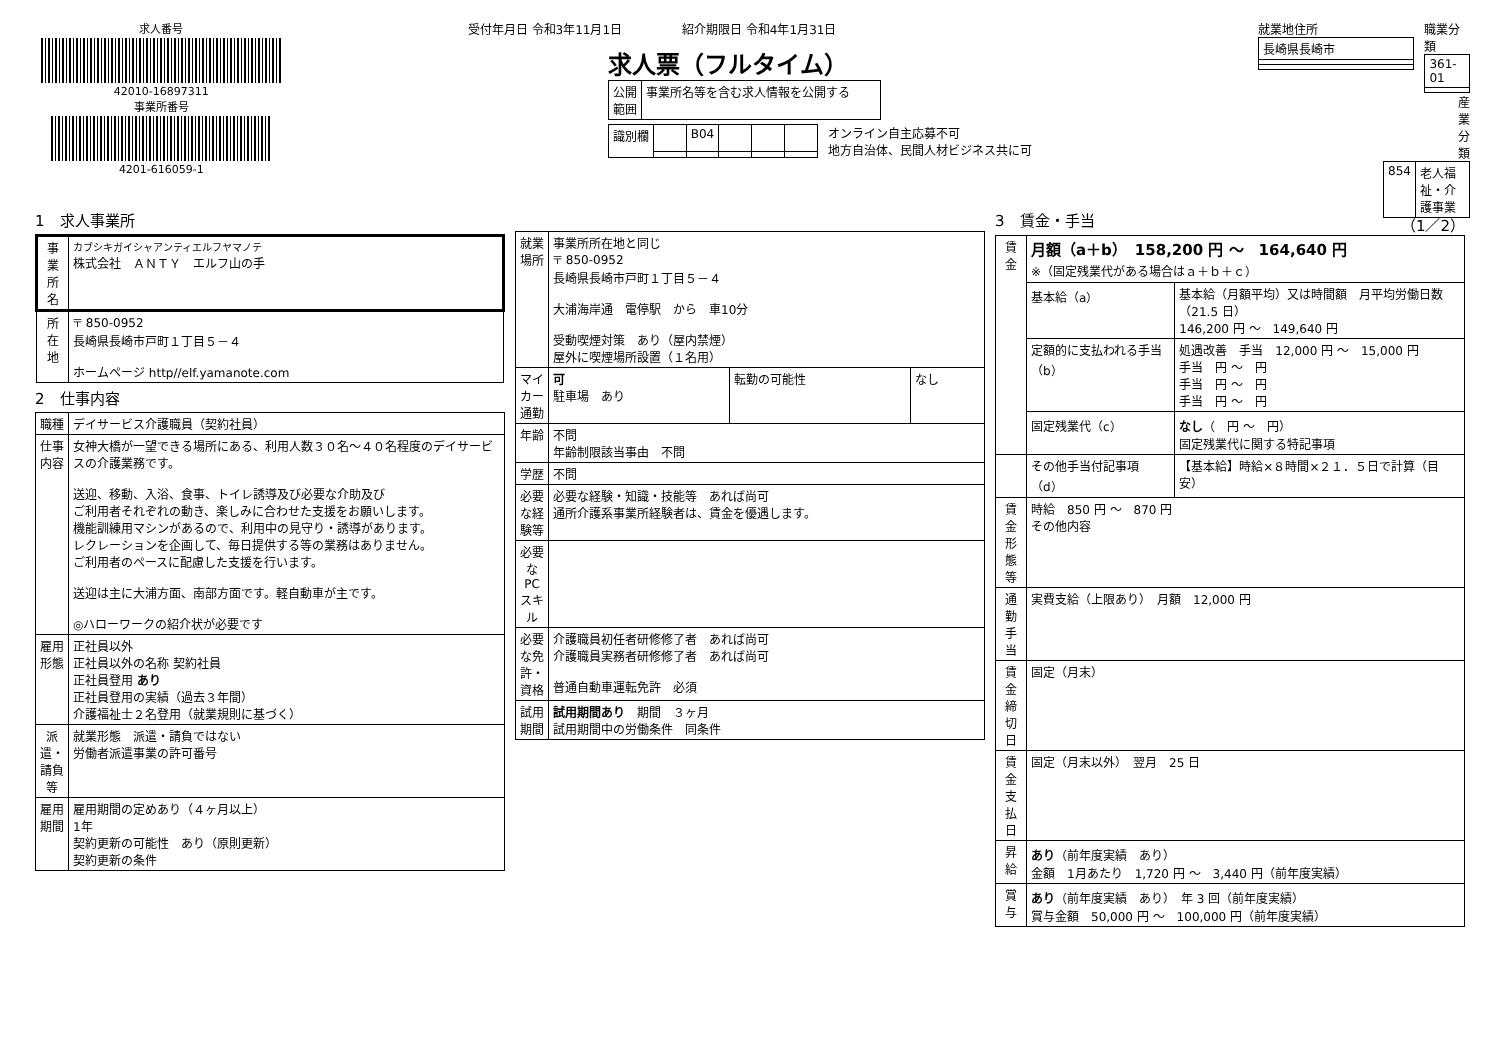求人番号
42010-16897311
事業所番号
4201-616059-1
受付年月日 令和3年11月1日　　　　　紹介期限日 令和4年1月31日
求人票（フルタイム）
| 公開 範囲 | 事業所名等を含む求人情報を公開する |
| 識別欄 | | B04 | | | |
オンライン自主応募不可
地方自治体、民間人材ビジネス共に可
就業地住所
| 長崎県長崎市 |
職業分類
| 361-01 |
産業分類
| 854 | 老人福祉・介護事業 |
1　求人事業所
| 事業所名 | カブシキガイシャアンティエルフヤマノテ 株式会社 ＡＮＴＹ エルフ山の手 |
| 所在地 | 〒 850-0952 長崎県長崎市戸町１丁目５－４ ホームページ http//elf.yamanote.com |
2　仕事内容
| 職種 | デイサービス介護職員（契約社員） |
| 仕事内容 | 女神大橋が一望できる場所にある、利用人数３０名～４０名程度のデイサービスの介護業務です。 送迎、移動、入浴、食事、トイレ誘導及び必要な介助及び ご利用者それぞれの動き、楽しみに合わせた支援をお願いします。 機能訓練用マシンがあるので、利用中の見守り・誘導があります。 レクレーションを企画して、毎日提供する等の業務はありません。 ご利用者のペースに配慮した支援を行います。 送迎は主に大浦方面、南部方面です。軽自動車が主です。 ◎ハローワークの紹介状が必要です |
| 雇用形態 | 正社員以外 正社員以外の名称 契約社員 正社員登用 あり 正社員登用の実績（過去３年間） 介護福祉士２名登用（就業規則に基づく） |
| 派遣・請負等 | 就業形態 派遣・請負ではない 労働者派遣事業の許可番号 |
| 雇用期間 | 雇用期間の定めあり（４ヶ月以上） 1年 契約更新の可能性 あり（原則更新） 契約更新の条件 |
| 就業場所 | 事業所所在地と同じ 〒 850-0952 長崎県長崎市戸町１丁目５－４ 大浦海岸通 電停駅 から 車10分 受動喫煙対策 あり（屋内禁煙） 屋外に喫煙場所設置（１名用） | | |
| マイカー通勤 | 可 駐車場 あり | 転勤の可能性 | なし |
| 年齢 | 不問 年齢制限該当事由 不問 | | |
| 学歴 | 不問 | | |
| 必要な経験等 | 必要な経験・知識・技能等 あれば尚可 通所介護系事業所経験者は、賃金を優遇します。 | | |
| 必要なPCスキル | | | |
| 必要な免許・資格 | 介護職員初任者研修修了者 あれば尚可 介護職員実務者研修修了者 あれば尚可 普通自動車運転免許 必須 | | |
| 試用期間 | 試用期間あり 期間 ３ヶ月 試用期間中の労働条件 同条件 | | |
3　賃金・手当 （1／2）
| 賃金 | 月額（a＋b） 158,200 円 ～ 164,640 円 ※（固定残業代がある場合はａ＋ｂ＋ｃ） | |
| | 基本給（a） | 基本給（月額平均）又は時間額 月平均労働日数（21.5 日） 146,200 円 ～ 149,640 円 |
| | 定額的に支払われる手当（b） | 処遇改善 手当 12,000 円 ～ 15,000 円 手当 円 ～ 円 手当 円 ～ 円 手当 円 ～ 円 |
| | 固定残業代（c） | なし （ 円 ～ 円） 固定残業代に関する特記事項 |
| | その他手当付記事項（d） | 【基本給】時給×８時間×２１．５日で計算（目安） |
| 賃金形態等 | 時給 850 円 ～ 870 円 その他内容 | |
| 通勤手当 | 実費支給（上限あり） 月額 12,000 円 | |
| 賃金締切日 | 固定（月末） | |
| 賃金支払日 | 固定（月末以外） 翌月 25 日 | |
| 昇給 | あり （前年度実績 あり） 金額 1月あたり 1,720 円 ～ 3,440 円（前年度実績） | |
| 賞与 | あり （前年度実績 あり） 年 3 回（前年度実績） 賞与金額 50,000 円 ～ 100,000 円（前年度実績） | |